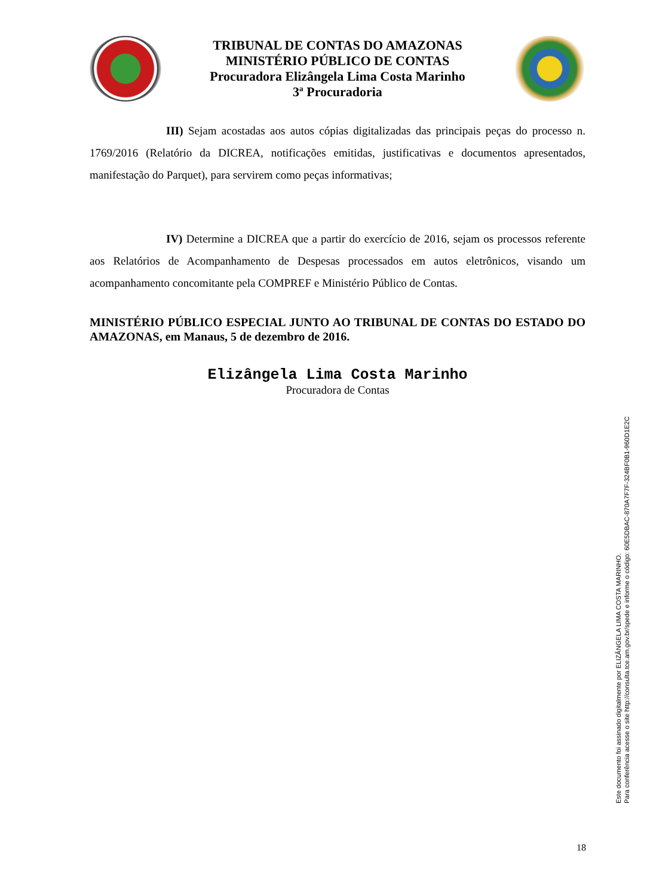TRIBUNAL DE CONTAS DO AMAZONAS
MINISTÉRIO PÚBLICO DE CONTAS
Procuradora Elizângela Lima Costa Marinho
3ª Procuradoria
III) Sejam acostadas aos autos cópias digitalizadas das principais peças do processo n. 1769/2016 (Relatório da DICREA, notificações emitidas, justificativas e documentos apresentados, manifestação do Parquet), para servirem como peças informativas;
IV) Determine a DICREA que a partir do exercício de 2016, sejam os processos referente aos Relatórios de Acompanhamento de Despesas processados em autos eletrônicos, visando um acompanhamento concomitante pela COMPREF e Ministério Público de Contas.
MINISTÉRIO PÚBLICO ESPECIAL JUNTO AO TRIBUNAL DE CONTAS DO ESTADO DO AMAZONAS, em Manaus, 5 de dezembro de 2016.
Elizângela Lima Costa Marinho
Procuradora de Contas
Este documento foi assinado digitalmente por ELIZÂNGELA LIMA COSTA MARINHO.
Para conferência acesse o site http://consulta.tce.am.gov.br/spede e informe o código: 60E5DBAC-870A7F7F-324BF0B1-960D1E2C
18